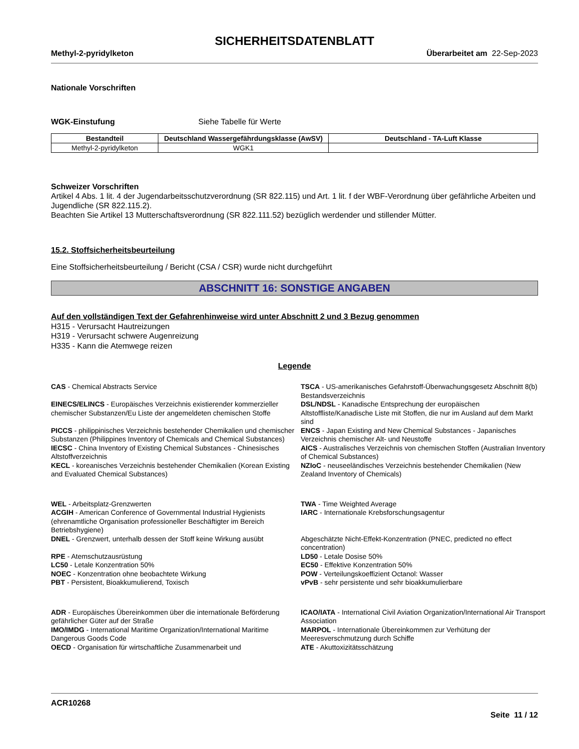SICHERHEITSDATENBLATT
Methyl-2-pyridylketon Überarbeitet am 22-Sep-2023
Nationale Vorschriften
WGK-Einstufung Siehe Tabelle für Werte
| Bestandteil | Deutschland Wassergefährdungsklasse (AwSV) | Deutschland - TA-Luft Klasse |
| --- | --- | --- |
| Methyl-2-pyridylketon | WGK1 | |
Schweizer Vorschriften
Artikel 4 Abs. 1 lit. 4 der Jugendarbeitsschutzverordnung (SR 822.115) und Art. 1 lit. f der WBF-Verordnung über gefährliche Arbeiten und Jugendliche (SR 822.115.2).
Beachten Sie Artikel 13 Mutterschaftsverordnung (SR 822.111.52) bezüglich werdender und stillender Mütter.
15.2. Stoffsicherheitsbeurteilung
Eine Stoffsicherheitsbeurteilung / Bericht (CSA / CSR) wurde nicht durchgeführt
ABSCHNITT 16: SONSTIGE ANGABEN
Auf den vollständigen Text der Gefahrenhinweise wird unter Abschnitt 2 und 3 Bezug genommen
H315 - Verursacht Hautreizungen
H319 - Verursacht schwere Augenreizung
H335 - Kann die Atemwege reizen
Legende
CAS - Chemical Abstracts Service
TSCA - US-amerikanisches Gefahrstoff-Überwachungsgesetz Abschnitt 8(b) Bestandsverzeichnis
EINECS/ELINCS - Europäisches Verzeichnis existierender kommerzieller chemischer Substanzen/Eu Liste der angemeldeten chemischen Stoffe
DSL/NDSL - Kanadische Entsprechung der europäischen Altstoffliste/Kanadische Liste mit Stoffen, die nur im Ausland auf dem Markt sind
PICCS - philippinisches Verzeichnis bestehender Chemikalien und chemischer Substanzen (Philippines Inventory of Chemicals and Chemical Substances)
ENCS - Japan Existing and New Chemical Substances - Japanisches Verzeichnis chemischer Alt- und Neustoffe
IECSC - China Inventory of Existing Chemical Substances - Chinesisches Altstoffverzeichnis
AICS - Australisches Verzeichnis von chemischen Stoffen (Australian Inventory of Chemical Substances)
KECL - koreanisches Verzeichnis bestehender Chemikalien (Korean Existing and Evaluated Chemical Substances)
NZIoC - neuseeländisches Verzeichnis bestehender Chemikalien (New Zealand Inventory of Chemicals)
WEL - Arbeitsplatz-Grenzwerten
TWA - Time Weighted Average
ACGIH - American Conference of Governmental Industrial Hygienists (ehrenamtliche Organisation professioneller Beschäftigter im Bereich Betriebshygiene)
IARC - Internationale Krebsforschungsagentur
DNEL - Grenzwert, unterhalb dessen der Stoff keine Wirkung ausübt
Abgeschätzte Nicht-Effekt-Konzentration (PNEC, predicted no effect concentration)
RPE - Atemschutzausrüstung
LD50 - Letale Dosise 50%
LC50 - Letale Konzentration 50%
EC50 - Effektive Konzentration 50%
NOEC - Konzentration ohne beobachtete Wirkung
POW - Verteilungskoeffizient Octanol: Wasser
PBT - Persistent, Bioakkumulierend, Toxisch
vPvB - sehr persistente und sehr bioakkumulierbare
ADR - Europäisches Übereinkommen über die internationale Beförderung gefährlicher Güter auf der Straße
ICAO/IATA - International Civil Aviation Organization/International Air Transport Association
IMO/IMDG - International Maritime Organization/International Maritime Dangerous Goods Code
MARPOL - Internationale Übereinkommen zur Verhütung der Meeresverschmutzung durch Schiffe
OECD - Organisation für wirtschaftliche Zusammenarbeit und
ATE - Akuttoxizitätsschätzung
ACR10268
Seite 11 / 12